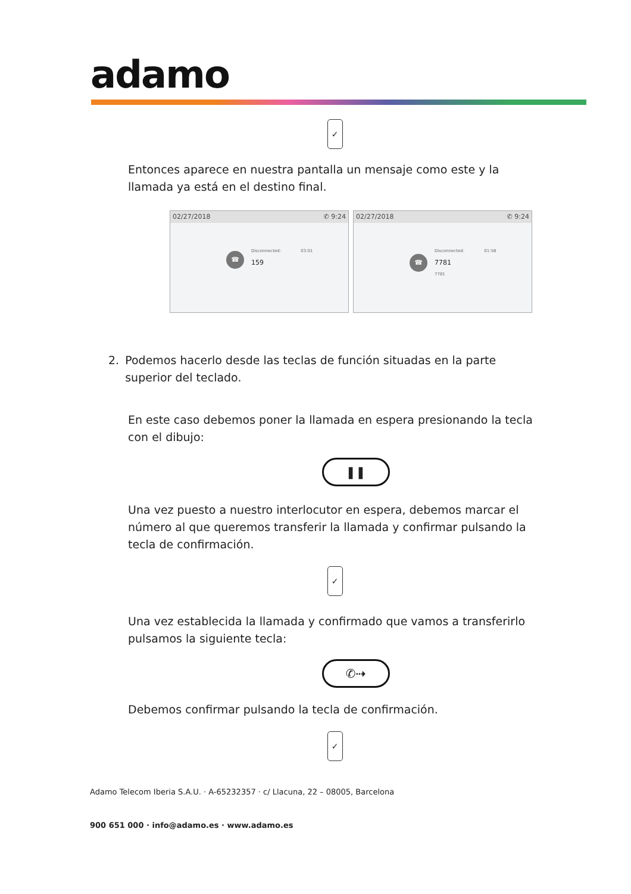adamo
✓
Entonces aparece en nuestra pantalla un mensaje como este y la llamada ya está en el destino final.
02/27/2018 ✆ 9:24
☎
Disconnected: 03:01
159
02/27/2018 ✆ 9:24
☎
Disconnected: 01:58
7781
7781
2. Podemos hacerlo desde las teclas de función situadas en la parte superior del teclado.
En este caso debemos poner la llamada en espera presionando la tecla con el dibujo:
❚❚
Una vez puesto a nuestro interlocutor en espera, debemos marcar el número al que queremos transferir la llamada y confirmar pulsando la tecla de confirmación.
✓
Una vez establecida la llamada y confirmado que vamos a transferirlo pulsamos la siguiente tecla:
✆⇢
Debemos confirmar pulsando la tecla de confirmación.
✓
Adamo Telecom Iberia S.A.U. · A-65232357 · c/ Llacuna, 22 – 08005, Barcelona
900 651 000 · info@adamo.es · www.adamo.es